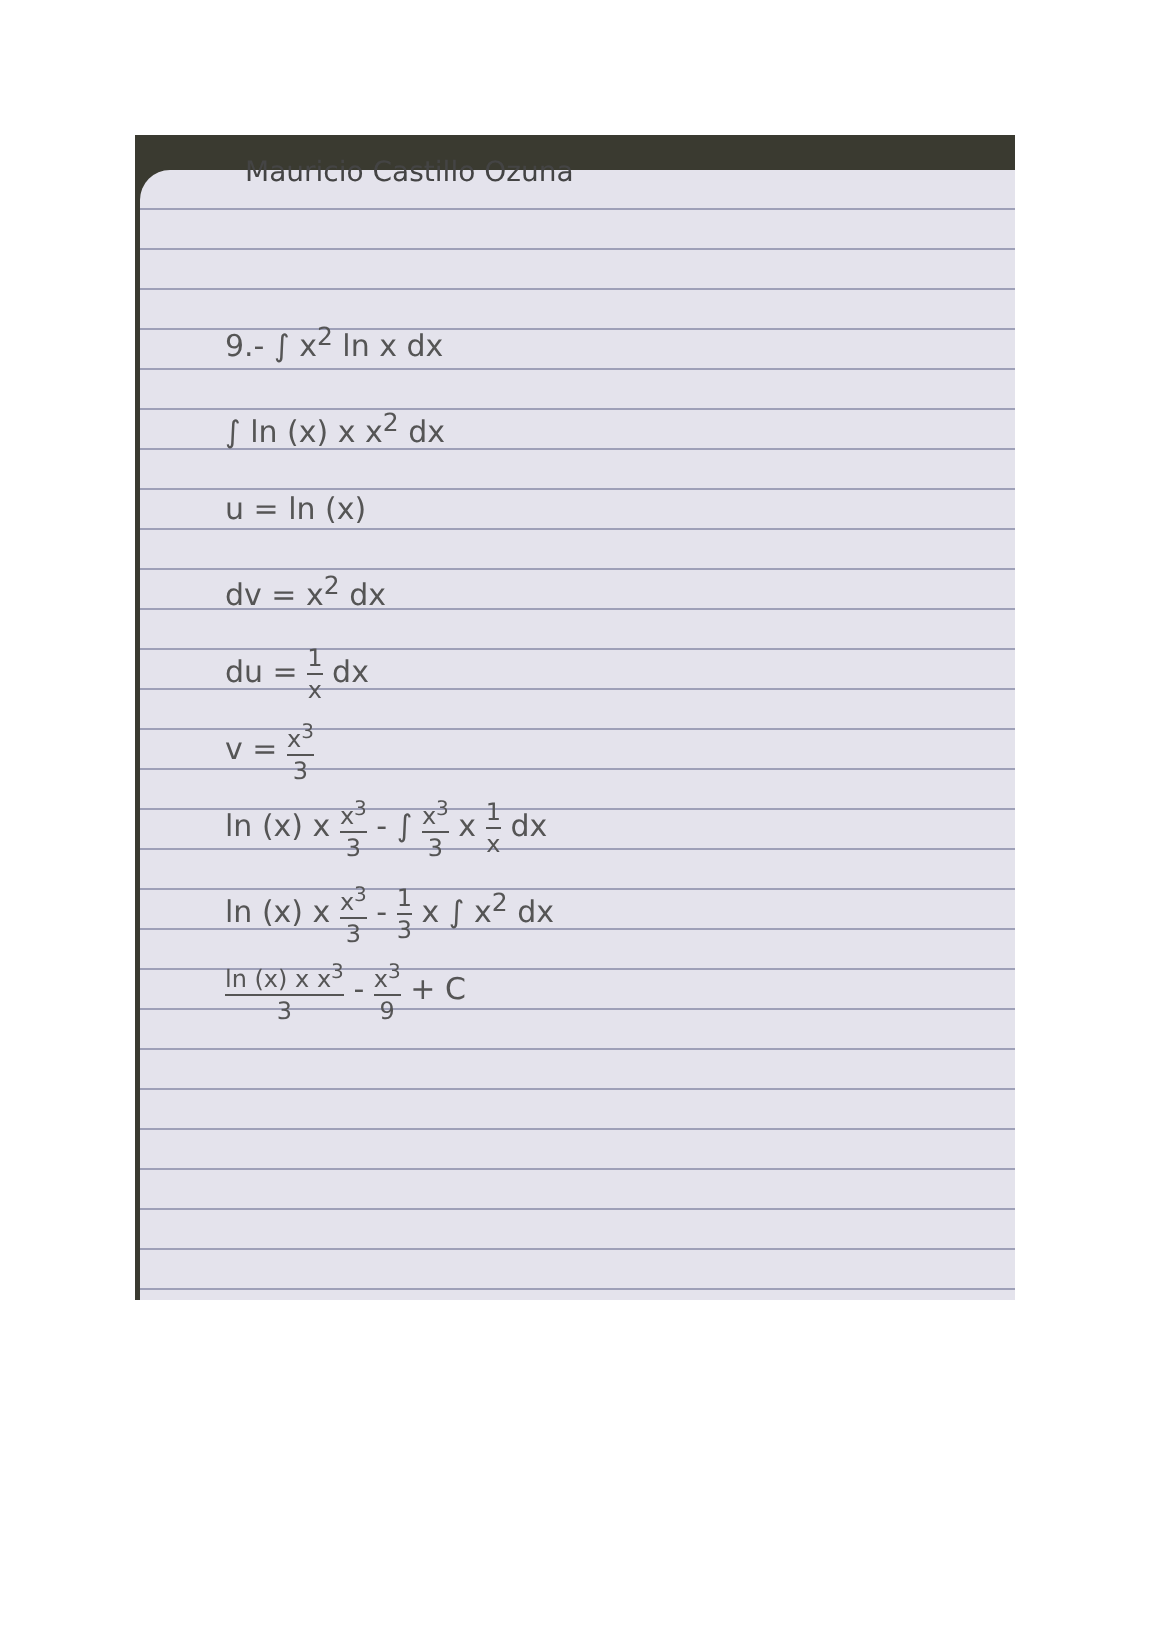Mauricio Castillo Ozuna
9.- ∫ x<sup>2</sup> ln x dx
∫ ln (x) x x<sup>2</sup> dx
u = ln (x)
dv = x<sup>2</sup> dx
du = 1 x dx
v = x<sup>3</sup> 3
ln (x) x x<sup>3</sup> 3 - ∫ x<sup>3</sup> 3 x 1 x dx
ln (x) x x<sup>3</sup> 3 - 1 3 x ∫ x<sup>2</sup> dx
ln (x) x x<sup>3</sup> 3 - x<sup>3</sup> 9 + C